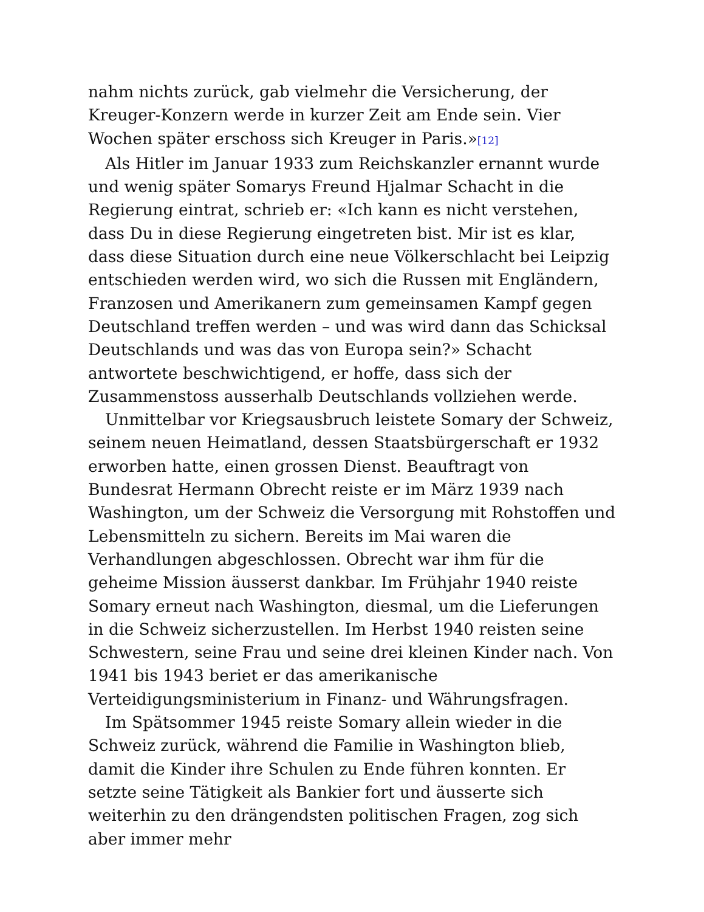nahm nichts zurück, gab vielmehr die Versicherung, der Kreuger-Konzern werde in kurzer Zeit am Ende sein. Vier Wochen später erschoss sich Kreuger in Paris.»[12]
Als Hitler im Januar 1933 zum Reichskanzler ernannt wurde und wenig später Somarys Freund Hjalmar Schacht in die Regierung eintrat, schrieb er: «Ich kann es nicht verstehen, dass Du in diese Regierung eingetreten bist. Mir ist es klar, dass diese Situation durch eine neue Völkerschlacht bei Leipzig entschieden werden wird, wo sich die Russen mit Engländern, Franzosen und Amerikanern zum gemeinsamen Kampf gegen Deutschland treffen werden – und was wird dann das Schicksal Deutschlands und was das von Europa sein?» Schacht antwortete beschwichtigend, er hoffe, dass sich der Zusammenstoss ausserhalb Deutschlands vollziehen werde.
Unmittelbar vor Kriegsausbruch leistete Somary der Schweiz, seinem neuen Heimatland, dessen Staatsbürgerschaft er 1932 erworben hatte, einen grossen Dienst. Beauftragt von Bundesrat Hermann Obrecht reiste er im März 1939 nach Washington, um der Schweiz die Versorgung mit Rohstoffen und Lebensmitteln zu sichern. Bereits im Mai waren die Verhandlungen abgeschlossen. Obrecht war ihm für die geheime Mission äusserst dankbar. Im Frühjahr 1940 reiste Somary erneut nach Washington, diesmal, um die Lieferungen in die Schweiz sicherzustellen. Im Herbst 1940 reisten seine Schwestern, seine Frau und seine drei kleinen Kinder nach. Von 1941 bis 1943 beriet er das amerikanische Verteidigungsministerium in Finanz- und Währungsfragen.
Im Spätsommer 1945 reiste Somary allein wieder in die Schweiz zurück, während die Familie in Washington blieb, damit die Kinder ihre Schulen zu Ende führen konnten. Er setzte seine Tätigkeit als Bankier fort und äusserte sich weiterhin zu den drängendsten politischen Fragen, zog sich aber immer mehr